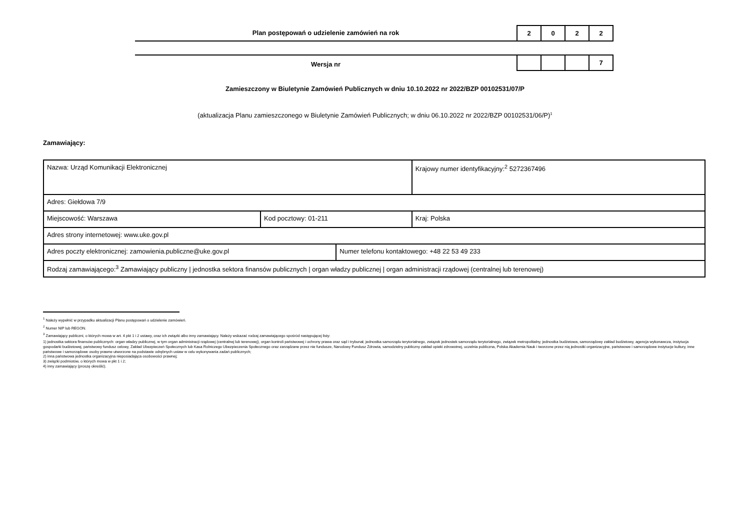Plan postępowań o udzielenie zamówień na rok
| 2 | 0 | 2 | 2 |
Wersja nr
| | | | 7 |
Zamieszczony w Biuletynie Zamówień Publicznych w dniu 10.10.2022 nr 2022/BZP 00102531/07/P
(aktualizacja Planu zamieszczonego w Biuletynie Zamówień Publicznych; w dniu 06.10.2022 nr 2022/BZP 00102531/06/P)<sup>1</sup>
Zamawiający:
| Nazwa: Urząd Komunikacji Elektronicznej | | | Krajowy numer identyfikacyjny:<sup>2</sup> 5272367496 |
| Adres: Giełdowa 7/9 | | | |
| Miejscowość: Warszawa | Kod pocztowy: 01-211 | | Kraj: Polska |
| Adres strony internetowej: www.uke.gov.pl | | | |
| Adres poczty elektronicznej: zamowienia.publiczne@uke.gov.pl | | Numer telefonu kontaktowego: +48 22 53 49 233 | |
| Rodzaj zamawiającego:<sup>3</sup> Zamawiający publiczny / jednostka sektora finansów publicznych / organ władzy publicznej / organ administracji rządowej (centralnej lub terenowej) | | | |
<sup>1</sup> Należy wypełnić w przypadku aktualizacji Planu postępowań o udzielenie zamówień.
<sup>2</sup> Numer NIP lub REGON.
<sup>3</sup> Zamawiający publiczni, o których mowa w art. 4 pkt 1 i 2 ustawy, oraz ich związki albo inny zamawiający. Należy wskazać rodzaj zamawiającego spośród następującej listy:
1) jednostka sektora finansów publicznych: organ władzy publicznej, w tym organ administracji rządowej (centralnej lub terenowej), organ kontroli państwowej i ochrony prawa oraz sąd i trybunał, jednostka samorządu terytorialnego, związek jednostek samorządu terytorialnego, związek metropolitalny, jednostka budżetowa, samorządowy zakład budżetowy, agencja wykonawcza, instytucja gospodarki budżetowej, państwowy fundusz celowy, Zakład Ubezpieczeń Społecznych lub Kasa Rolniczego Ubezpieczenia Społecznego oraz zarządzane przez nie fundusze, Narodowy Fundusz Zdrowia, samodzielny publiczny zakład opieki zdrowotnej, uczelnia publiczna, Polska Akademia Nauk i tworzone przez nią jednostki organizacyjne, państwowe i samorządowe instytucje kultury, inne państwowe i samorządowe osoby prawne utworzone na podstawie odrębnych ustaw w celu wykonywania zadań publicznych;
2) inna państwowa jednostka organizacyjna nieposiadająca osobowości prawnej;
3) związki podmiotów, o których mowa w pkt 1 i 2;
4) inny zamawiający (proszę określić).